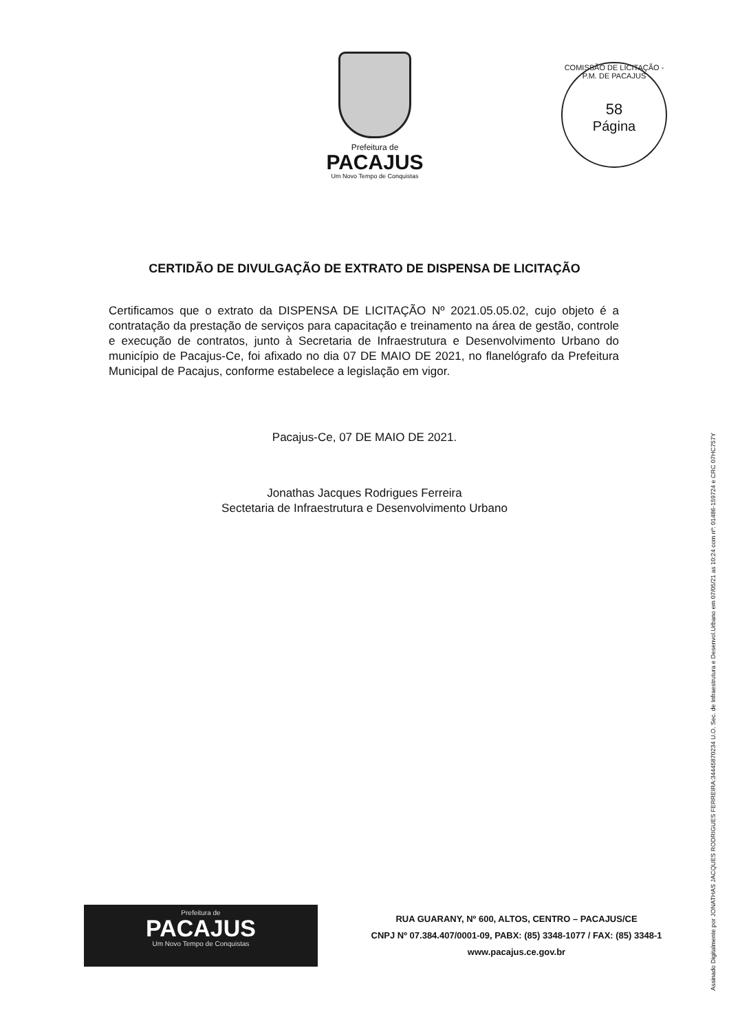Prefeitura de
PACAJUS
Um Novo Tempo de Conquistas
COMISSÃO DE LICITAÇÃO - P.M. DE PACAJUS
58
Página
CERTIDÃO DE DIVULGAÇÃO DE EXTRATO DE DISPENSA DE LICITAÇÃO
Certificamos que o extrato da DISPENSA DE LICITAÇÃO Nº 2021.05.05.02, cujo objeto é a contratação da prestação de serviços para capacitação e treinamento na área de gestão, controle e execução de contratos, junto à Secretaria de Infraestrutura e Desenvolvimento Urbano do município de Pacajus-Ce, foi afixado no dia 07 DE MAIO DE 2021, no flanelógrafo da Prefeitura Municipal de Pacajus, conforme estabelece a legislação em vigor.
Pacajus-Ce, 07 DE MAIO DE 2021.
Jonathas Jacques Rodrigues Ferreira
Sectetaria de Infraestrutura e Desenvolvimento Urbano
Prefeitura de
PACAJUS
Um Novo Tempo de Conquistas
RUA GUARANY, Nº 600, ALTOS, CENTRO – PACAJUS/CE
CNPJ Nº 07.384.407/0001-09, PABX: (85) 3348-1077 / FAX: (85) 3348-1
www.pacajus.ce.gov.br
Assinado Digitalmente por JONATHAS JACQUES RODRIGUES FERREIRA:34445870234 U.O. Sec. de Infraestrutura e Desenvol.Urbano em 07/05/21 as 10:24 com nº: 01486-159724 e CRC 07HC757Y